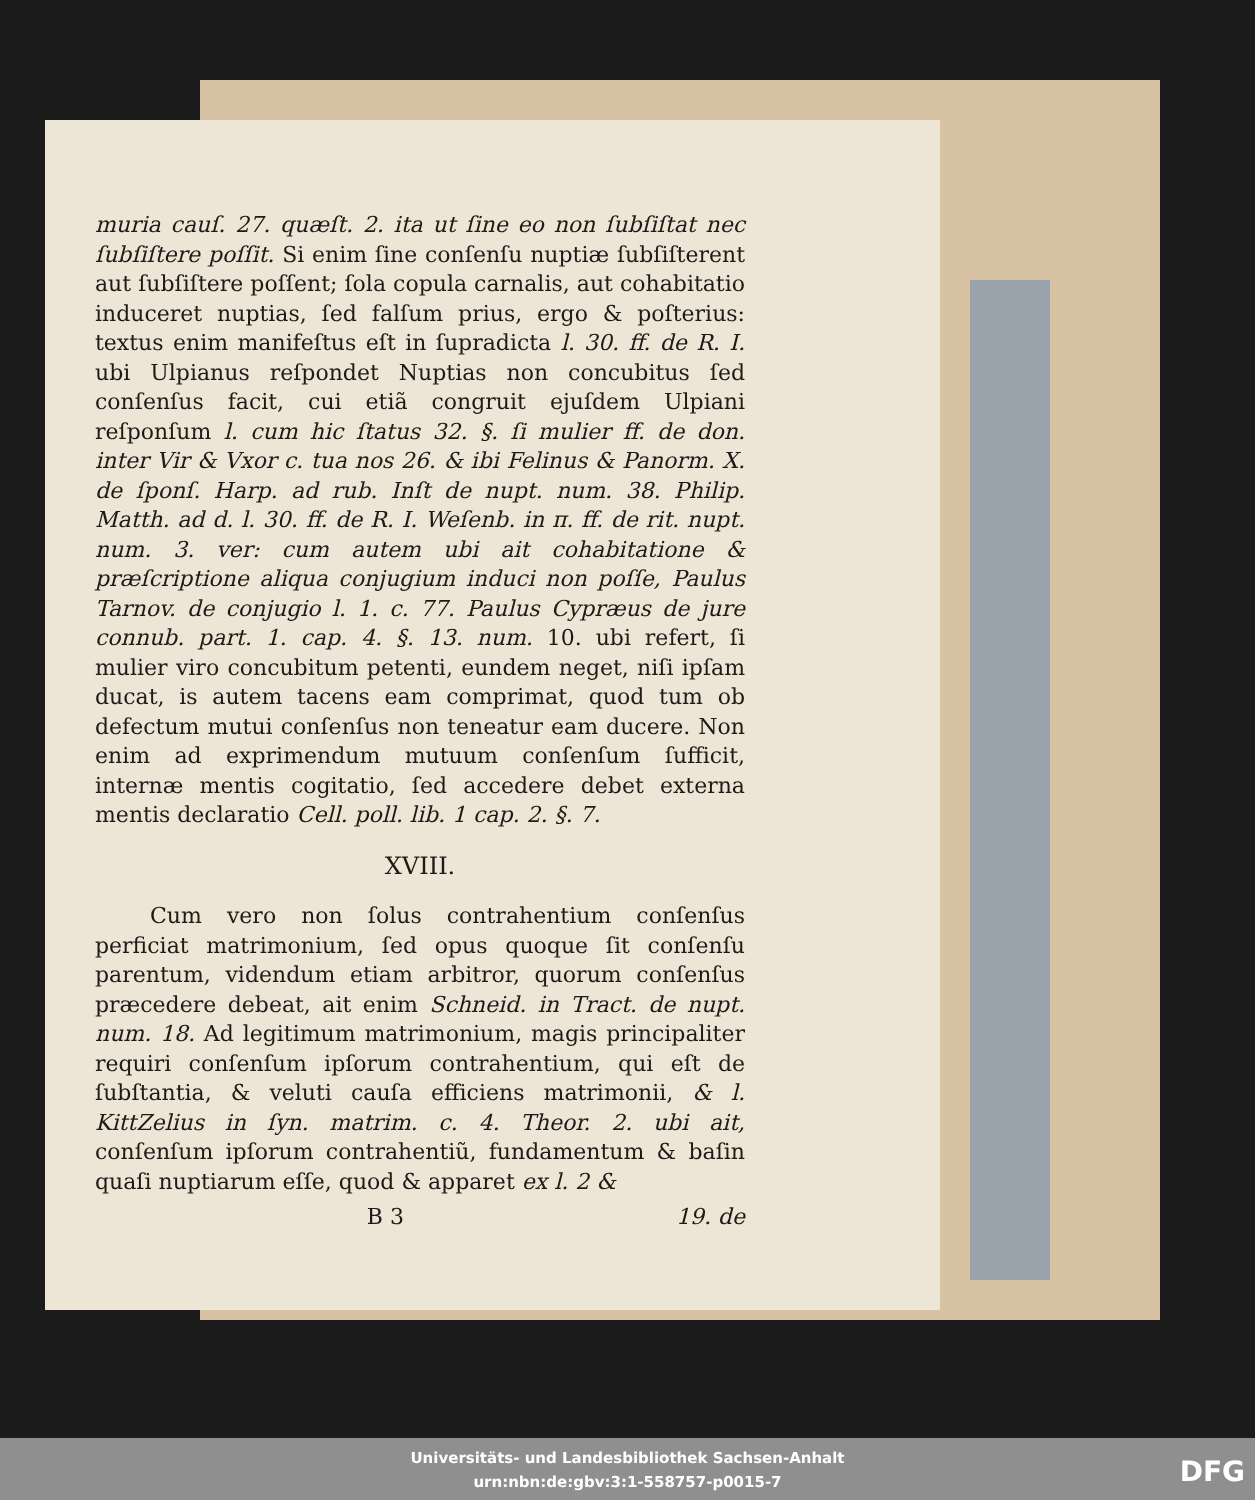muria cauſ. 27. quæſt. 2. ita ut ſine eo non ſubſiſtat nec ſubſiſtere poſſit. Si enim ſine conſenſu nuptiæ ſubſiſterent aut ſubſiſtere poſſent; ſola copula carnalis, aut cohabitatio induceret nuptias, ſed falſum prius, ergo & poſterius: textus enim manifeſtus eſt in ſupradicta l. 30. ff. de R. I. ubi Ulpianus reſpondet Nuptias non concubitus ſed conſenſus facit, cui etiã congruit ejuſdem Ulpiani reſponſum l. cum hic ſtatus 32. §. ſi mulier ff. de don. inter Vir & Vxor c. tua nos 26. & ibi Felinus & Panorm. X. de ſponſ. Harp. ad rub. Inſt de nupt. num. 38. Philip. Matth. ad d. l. 30. ff. de R. I. Weſenb. in π. ff. de rit. nupt. num. 3. ver: cum autem ubi ait cohabitatione & præſcriptione aliqua conjugium induci non poſſe, Paulus Tarnov. de conjugio l. 1. c. 77. Paulus Cypræus de jure connub. part. 1. cap. 4. §. 13. num. 10. ubi refert, ſi mulier viro concubitum petenti, eundem neget, niſi ipſam ducat, is autem tacens eam comprimat, quod tum ob defectum mutui conſenſus non teneatur eam ducere. Non enim ad exprimendum mutuum conſenſum ſufficit, internæ mentis cogitatio, ſed accedere debet externa mentis declaratio Cell. poll. lib. 1 cap. 2. §. 7.
XVIII.
Cum vero non ſolus contrahentium conſenſus perficiat matrimonium, ſed opus quoque ſit conſenſu parentum, videndum etiam arbitror, quorum conſenſus præcedere debeat, ait enim Schneid. in Tract. de nupt. num. 18. Ad legitimum matrimonium, magis principaliter requiri conſenſum ipſorum contrahentium, qui eſt de ſubſtantia, & veluti cauſa efficiens matrimonii, & l. KittZelius in ſyn. matrim. c. 4. Theor. 2. ubi ait, conſenſum ipſorum contrahentiũ, fundamentum & baſin quaſi nuptiarum eſſe, quod & apparet ex l. 2 &
B 3 19. de
Universitäts- und Landesbibliothek Sachsen-Anhalt
urn:nbn:de:gbv:3:1-558757-p0015-7
DFG